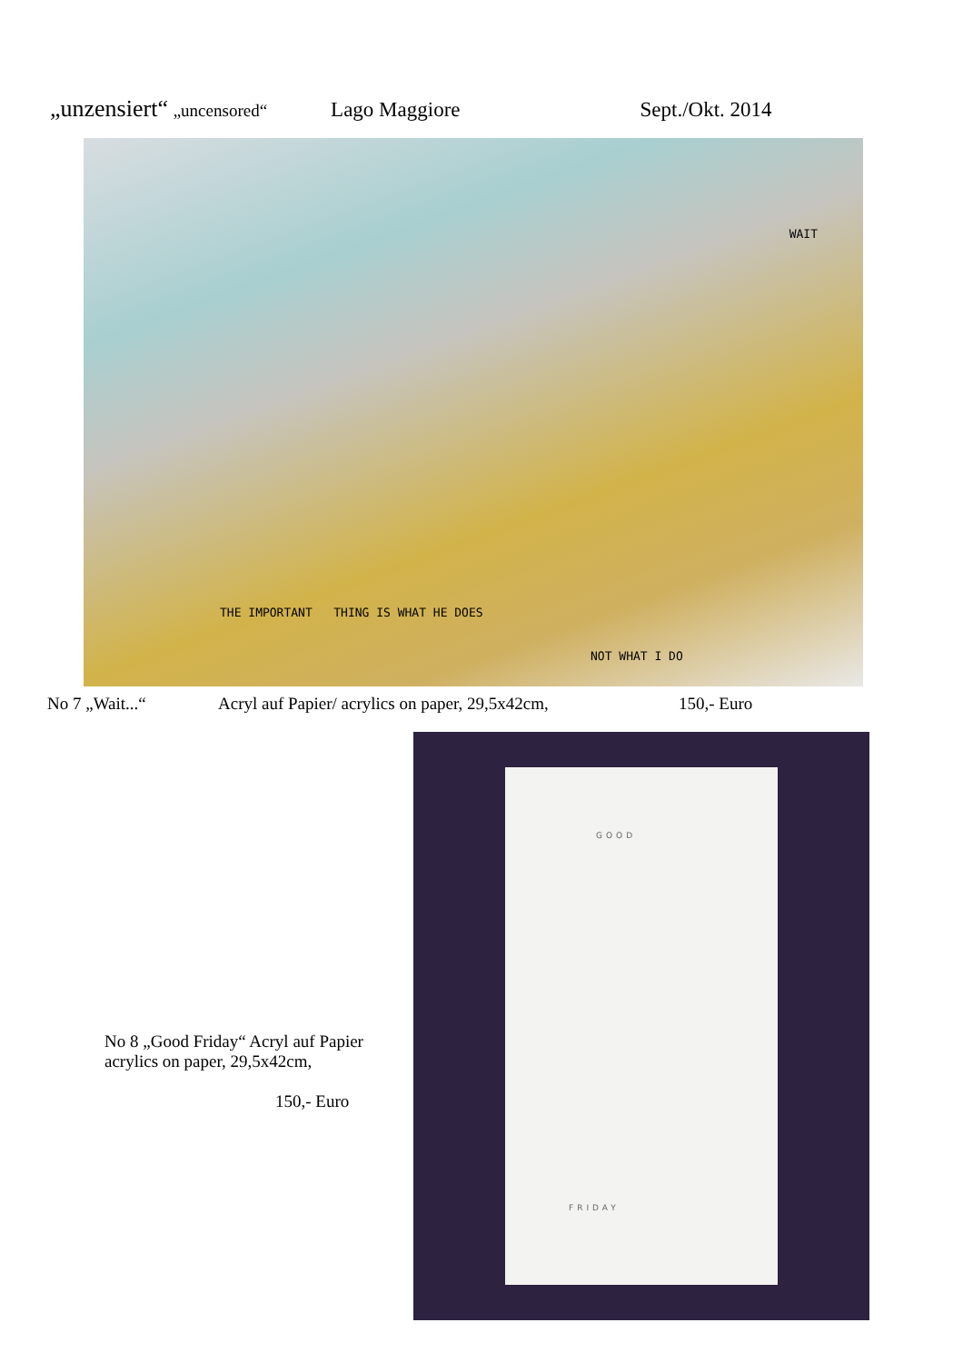„unzensiert“ „uncensored“Lago Maggiore Sept./Okt. 2014
WAIT
THE IMPORTANT THING IS WHAT HE DOES
NOT WHAT I DO
No 7 „Wait...“Acryl auf Papier/ acrylics on paper, 29,5x42cm, 150,- Euro
No 8 „Good Friday“ Acryl auf Papier
acrylics on paper, 29,5x42cm,
150,- Euro
GOOD
FRIDAY